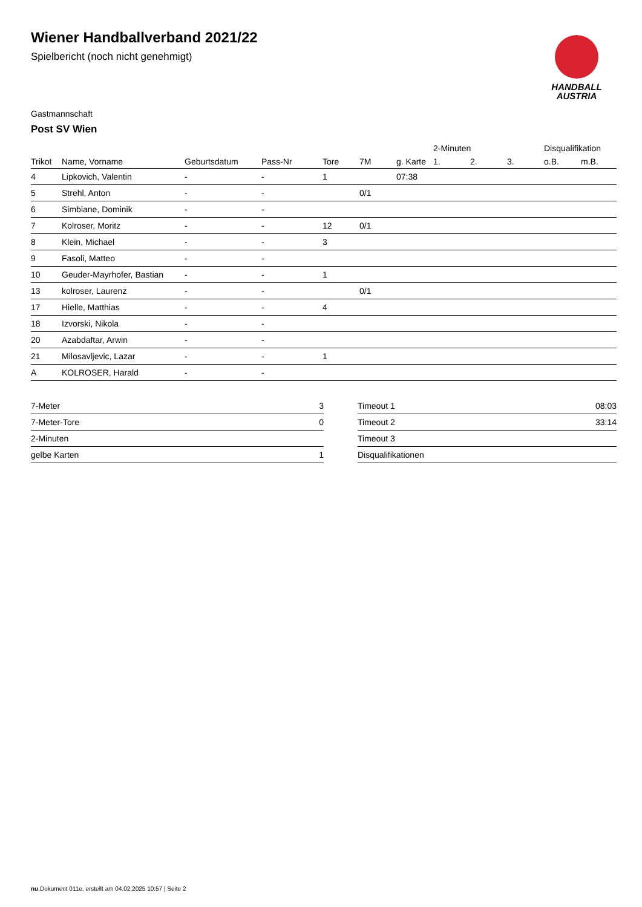HANDBALL
AUSTRIA
Wiener Handballverband 2021/22
Spielbericht (noch nicht genehmigt)
Gastmannschaft
Post SV Wien
| | | | | | | | 2-Minuten | | | Disqualifikation | |
| --- | --- | --- | --- | --- | --- | --- | --- | --- | --- | --- | --- |
| Trikot | Name, Vorname | Geburtsdatum | Pass-Nr | Tore | 7M | g. Karte | 1. | 2. | 3. | o.B. | m.B. |
| 4 | Lipkovich, Valentin | - | - | 1 | | 07:38 | | | | | |
| 5 | Strehl, Anton | - | - | | 0/1 | | | | | | |
| 6 | Simbiane, Dominik | - | - | | | | | | | | |
| 7 | Kolroser, Moritz | - | - | 12 | 0/1 | | | | | | |
| 8 | Klein, Michael | - | - | 3 | | | | | | | |
| 9 | Fasoli, Matteo | - | - | | | | | | | | |
| 10 | Geuder-Mayrhofer, Bastian | - | - | 1 | | | | | | | |
| 13 | kolroser, Laurenz | - | - | | 0/1 | | | | | | |
| 17 | Hielle, Matthias | - | - | 4 | | | | | | | |
| 18 | Izvorski, Nikola | - | - | | | | | | | | |
| 20 | Azabdaftar, Arwin | - | - | | | | | | | | |
| 21 | Milosavljevic, Lazar | - | - | 1 | | | | | | | |
| A | KOLROSER, Harald | - | - | | | | | | | | |
| 7-Meter | 3 |
| 7-Meter-Tore | 0 |
| 2-Minuten | |
| gelbe Karten | 1 |
| Timeout 1 | 08:03 |
| Timeout 2 | 33:14 |
| Timeout 3 | |
| Disqualifikationen | |
nu.Dokument 011e, erstellt am 04.02.2025 10:57 | Seite 2